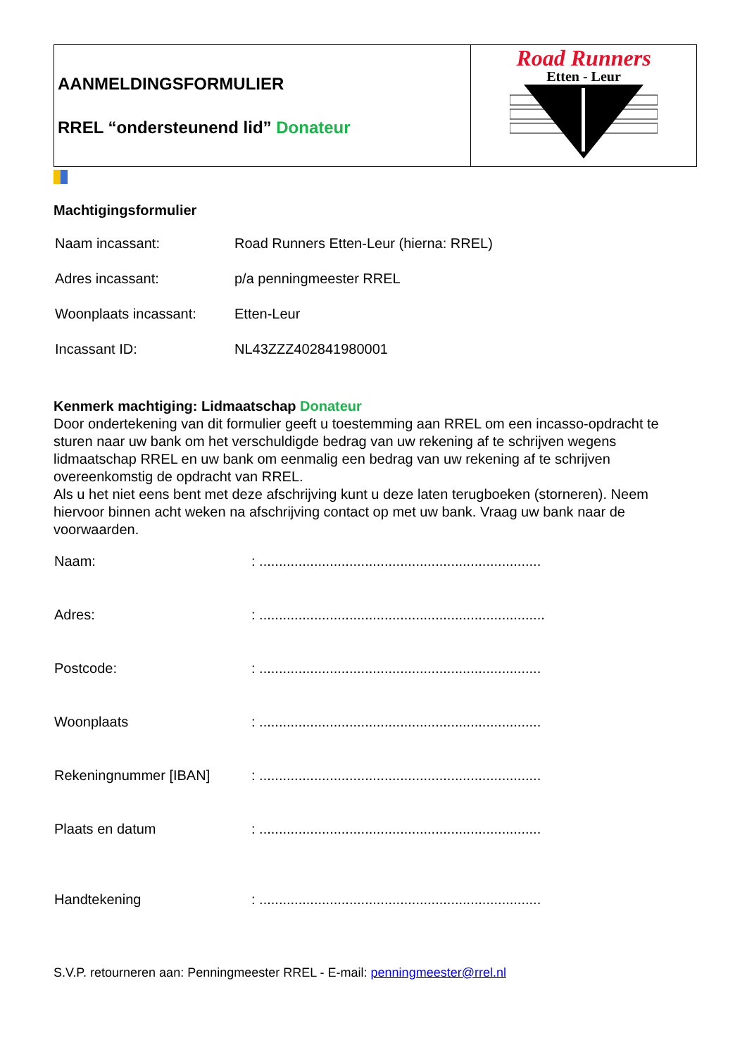| AANMELDINGSFORMULIER RREL “ondersteunend lid” Donateur | Road Runners Etten - Leur |
Machtigingsformulier
| Naam incassant: | Road Runners Etten-Leur (hierna: RREL) |
| Adres incassant: | p/a penningmeester RREL |
| Woonplaats incassant: | Etten-Leur |
| Incassant ID: | NL43ZZZ402841980001 |
Kenmerk machtiging: Lidmaatschap Donateur
Door ondertekening van dit formulier geeft u toestemming aan RREL om een incasso-opdracht te sturen naar uw bank om het verschuldigde bedrag van uw rekening af te schrijven wegens lidmaatschap RREL en uw bank om eenmalig een bedrag van uw rekening af te schrijven overeenkomstig de opdracht van RREL.
Als u het niet eens bent met deze afschrijving kunt u deze laten terugboeken (storneren). Neem hiervoor binnen acht weken na afschrijving contact op met uw bank. Vraag uw bank naar de voorwaarden.
| Naam: | : ........................................................................ |
| Adres: | : ......................................................................... |
| Postcode: | : ........................................................................ |
| Woonplaats | : ........................................................................ |
| Rekeningnummer [IBAN] | : ........................................................................ |
| Plaats en datum | : ........................................................................ |
| Handtekening | : ........................................................................ |
S.V.P. retourneren aan: Penningmeester RREL - E-mail: penningmeester@rrel.nl